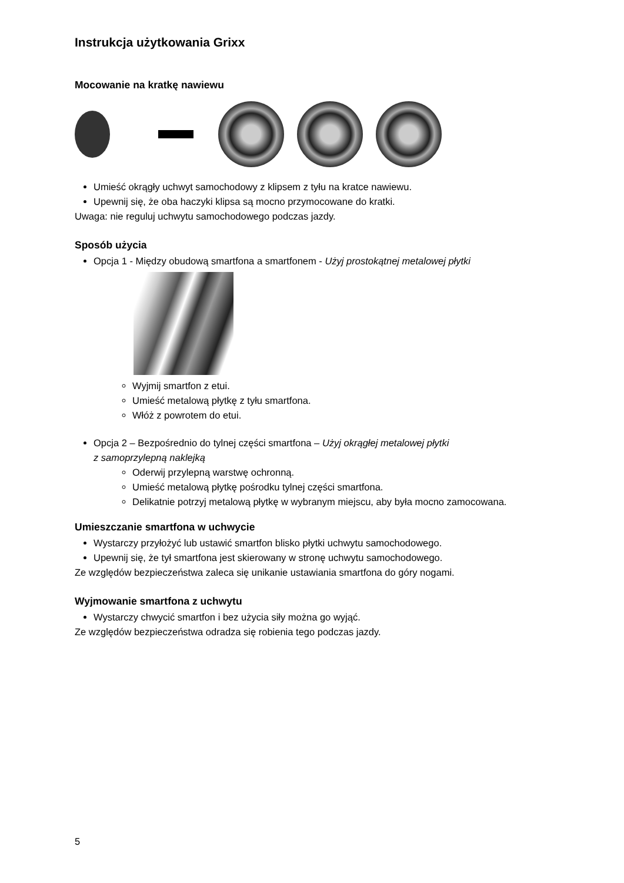Instrukcja użytkowania Grixx
Mocowanie na kratkę nawiewu
Umieść okrągły uchwyt samochodowy z klipsem z tyłu na kratce nawiewu.
Upewnij się, że oba haczyki klipsa są mocno przymocowane do kratki.
Uwaga: nie reguluj uchwytu samochodowego podczas jazdy.
Sposób użycia
Opcja 1 - Między obudową smartfona a smartfonem - Użyj prostokątnej metalowej płytki
Wyjmij smartfon z etui.
Umieść metalową płytkę z tyłu smartfona.
Włóż z powrotem do etui.
Opcja 2 – Bezpośrednio do tylnej części smartfona – Użyj okrągłej metalowej płytki
z samoprzylepną naklejką
Oderwij przylepną warstwę ochronną.
Umieść metalową płytkę pośrodku tylnej części smartfona.
Delikatnie potrzyj metalową płytkę w wybranym miejscu, aby była mocno zamocowana.
Umieszczanie smartfona w uchwycie
Wystarczy przyłożyć lub ustawić smartfon blisko płytki uchwytu samochodowego.
Upewnij się, że tył smartfona jest skierowany w stronę uchwytu samochodowego.
Ze względów bezpieczeństwa zaleca się unikanie ustawiania smartfona do góry nogami.
Wyjmowanie smartfona z uchwytu
Wystarczy chwycić smartfon i bez użycia siły można go wyjąć.
Ze względów bezpieczeństwa odradza się robienia tego podczas jazdy.
5